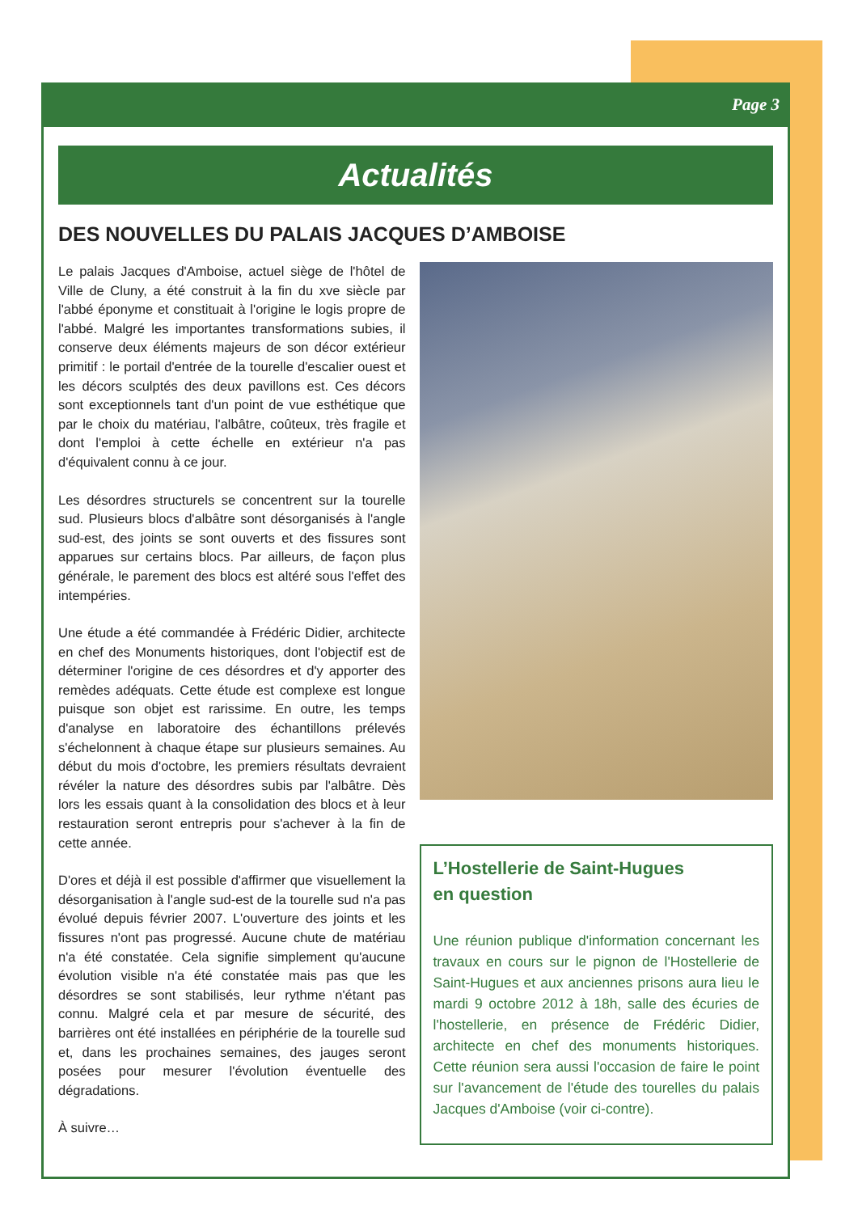Page 3
Actualités
DES NOUVELLES DU PALAIS JACQUES D’AMBOISE
Le palais Jacques d'Amboise, actuel siège de l'hôtel de Ville de Cluny, a été construit à la fin du xve siècle par l'abbé éponyme et constituait à l'origine le logis propre de l'abbé. Malgré les importantes transformations subies, il conserve deux éléments majeurs de son décor extérieur primitif : le portail d'entrée de la tourelle d'escalier ouest et les décors sculptés des deux pavillons est. Ces décors sont exceptionnels tant d'un point de vue esthétique que par le choix du matériau, l'albâtre, coûteux, très fragile et dont l'emploi à cette échelle en extérieur n'a pas d'équivalent connu à ce jour.
Les désordres structurels se concentrent sur la tourelle sud. Plusieurs blocs d'albâtre sont désorganisés à l'angle sud-est, des joints se sont ouverts et des fissures sont apparues sur certains blocs. Par ailleurs, de façon plus générale, le parement des blocs est altéré sous l'effet des intempéries.
Une étude a été commandée à Frédéric Didier, architecte en chef des Monuments historiques, dont l'objectif est de déterminer l'origine de ces désordres et d'y apporter des remèdes adéquats. Cette étude est complexe est longue puisque son objet est rarissime. En outre, les temps d'analyse en laboratoire des échantillons prélevés s'échelonnent à chaque étape sur plusieurs semaines. Au début du mois d'octobre, les premiers résultats devraient révéler la nature des désordres subis par l'albâtre. Dès lors les essais quant à la consolidation des blocs et à leur restauration seront entrepris pour s'achever à la fin de cette année.
D'ores et déjà il est possible d'affirmer que visuellement la désorganisation à l'angle sud-est de la tourelle sud n'a pas évolué depuis février 2007. L'ouverture des joints et les fissures n'ont pas progressé. Aucune chute de matériau n'a été constatée. Cela signifie simplement qu'aucune évolution visible n'a été constatée mais pas que les désordres se sont stabilisés, leur rythme n'étant pas connu. Malgré cela et par mesure de sécurité, des barrières ont été installées en périphérie de la tourelle sud et, dans les prochaines semaines, des jauges seront posées pour mesurer l'évolution éventuelle des dégradations.
À suivre…
L’Hostellerie de Saint-Hugues
en question
Une réunion publique d'information concernant les travaux en cours sur le pignon de l'Hostellerie de Saint-Hugues et aux anciennes prisons aura lieu le mardi 9 octobre 2012 à 18h, salle des écuries de l'hostellerie, en présence de Frédéric Didier, architecte en chef des monuments historiques. Cette réunion sera aussi l'occasion de faire le point sur l'avancement de l'étude des tourelles du palais Jacques d'Amboise (voir ci-contre).